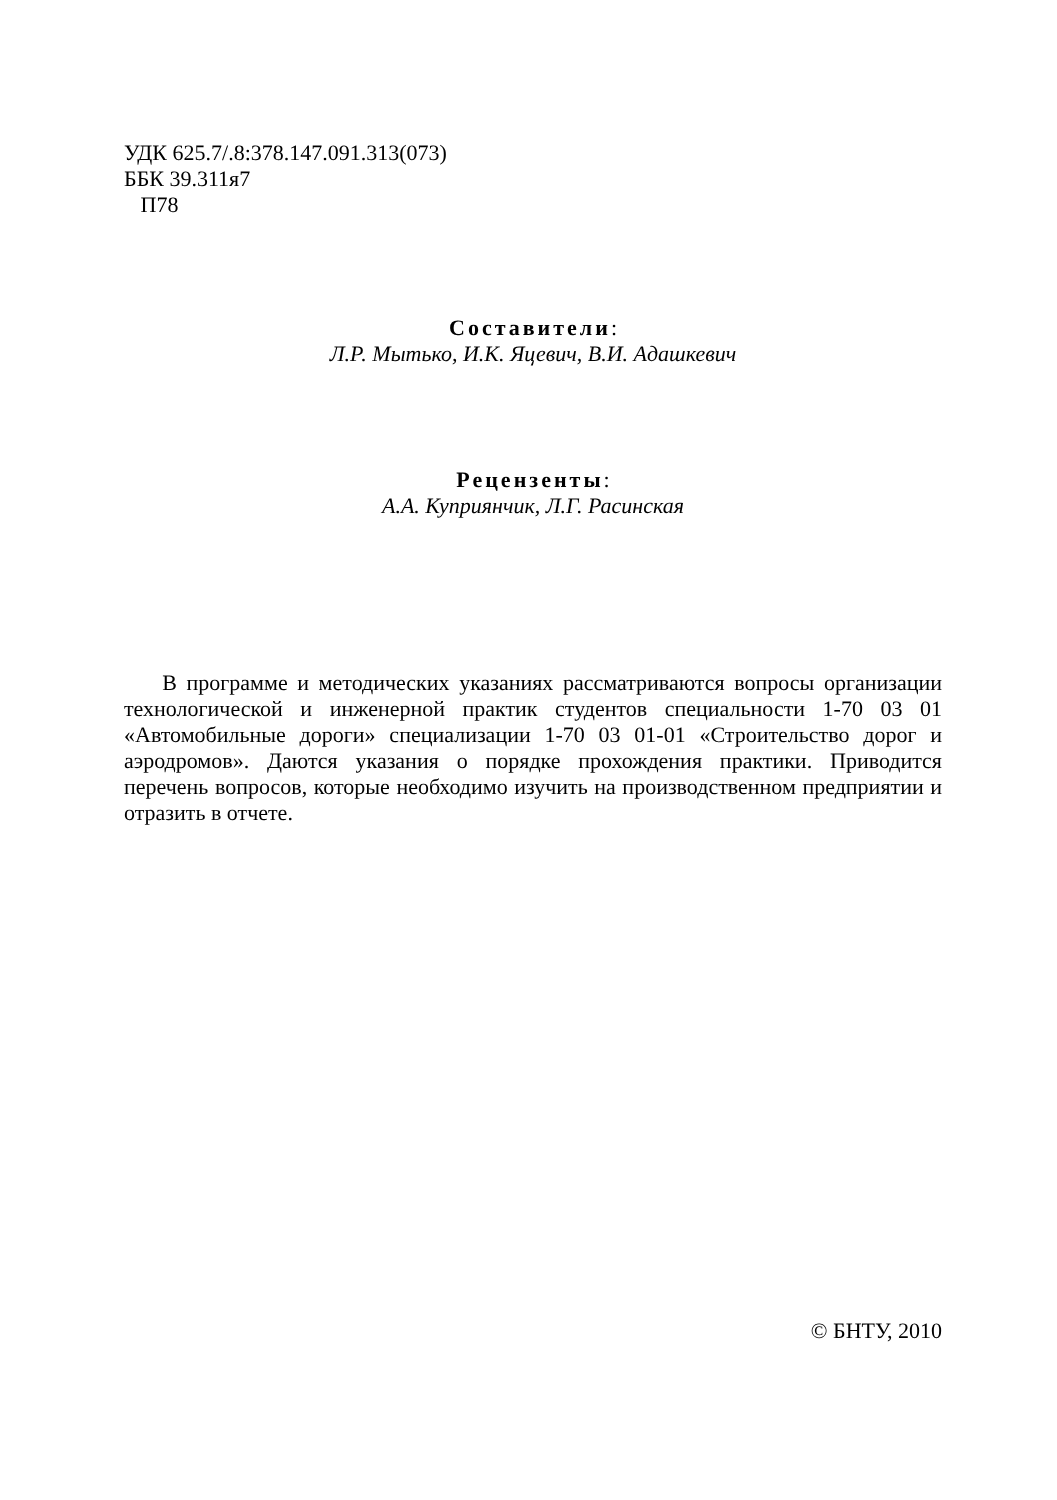УДК 625.7/.8:378.147.091.313(073)
ББК 39.311я7
П78
Составители:
Л.Р. Мытько, И.К. Яцевич, В.И. Адашкевич
Рецензенты:
А.А. Куприянчик, Л.Г. Расинская
В программе и методических указаниях рассматриваются вопросы организации технологической и инженерной практик студентов специальности 1-70 03 01 «Автомобильные дороги» специализации 1-70 03 01-01 «Строительство дорог и аэродромов». Даются указания о порядке прохождения практики. Приводится перечень вопросов, которые необходимо изучить на производственном предприятии и отразить в отчете.
© БНТУ, 2010